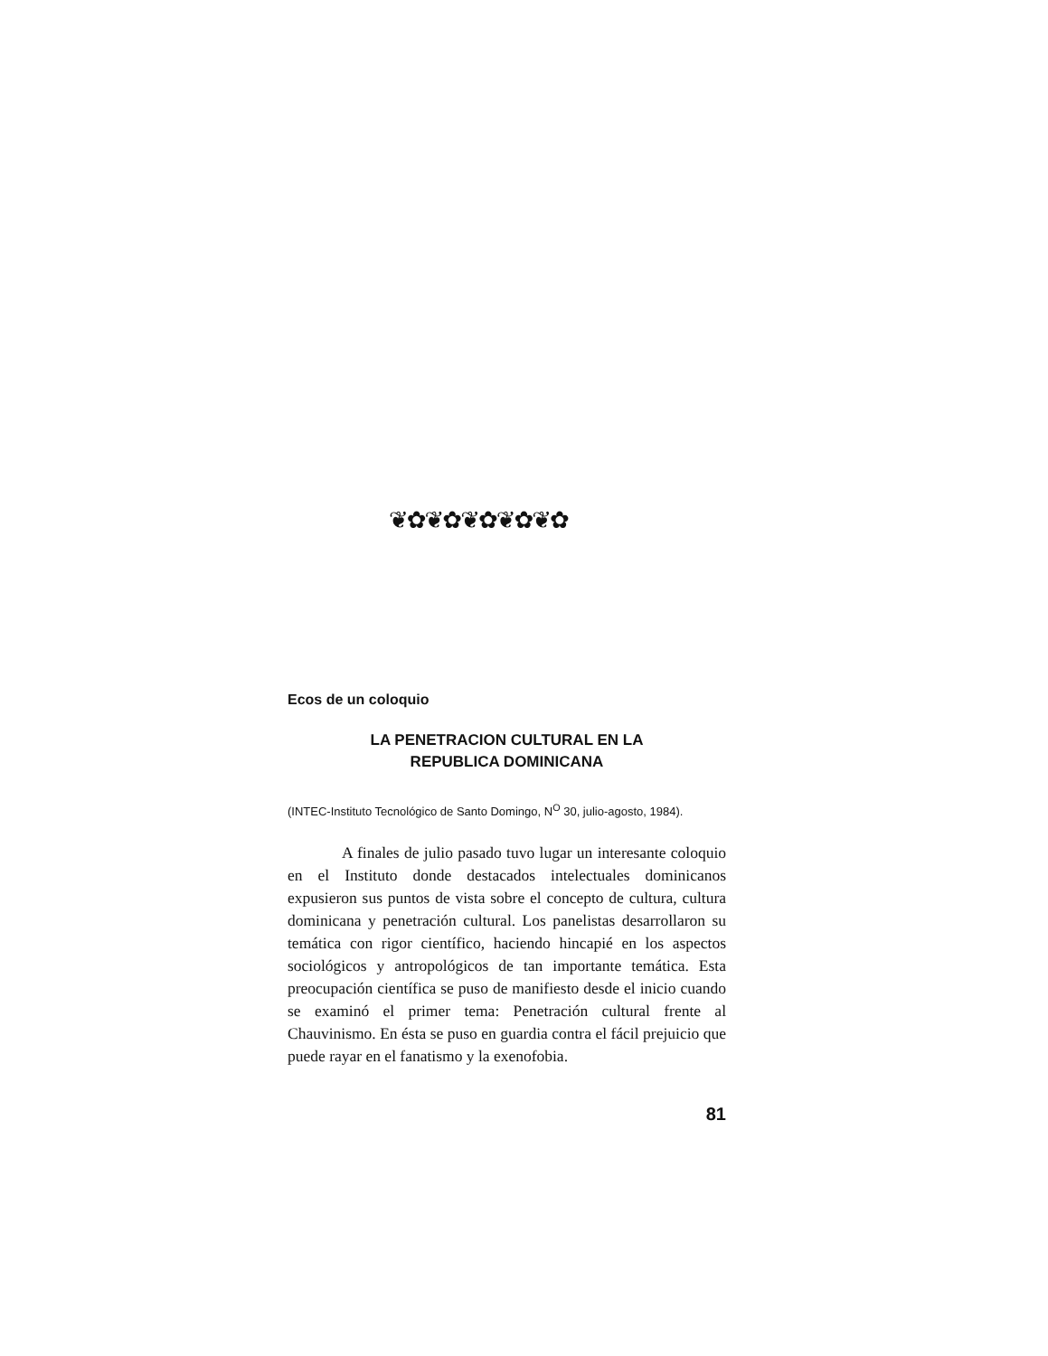❦✿❦✿❦✿❦✿❦✿
Ecos de un coloquio
LA PENETRACION CULTURAL EN LA
REPUBLICA DOMINICANA
(INTEC-Instituto Tecnológico de Santo Domingo, N<sup>O</sup> 30, julio-agosto, 1984).
A finales de julio pasado tuvo lugar un interesante coloquio en el Instituto donde destacados intelectuales dominicanos expusieron sus puntos de vista sobre el concepto de cultura, cultura dominicana y penetración cultural. Los panelistas desarrollaron su temática con rigor científico, haciendo hincapié en los aspectos sociológicos y antropológicos de tan importante temática. Esta preocupación científica se puso de manifiesto desde el inicio cuando se examinó el primer tema: Penetración cultural frente al Chauvinismo. En ésta se puso en guardia contra el fácil prejuicio que puede rayar en el fanatismo y la exenofobia.
81